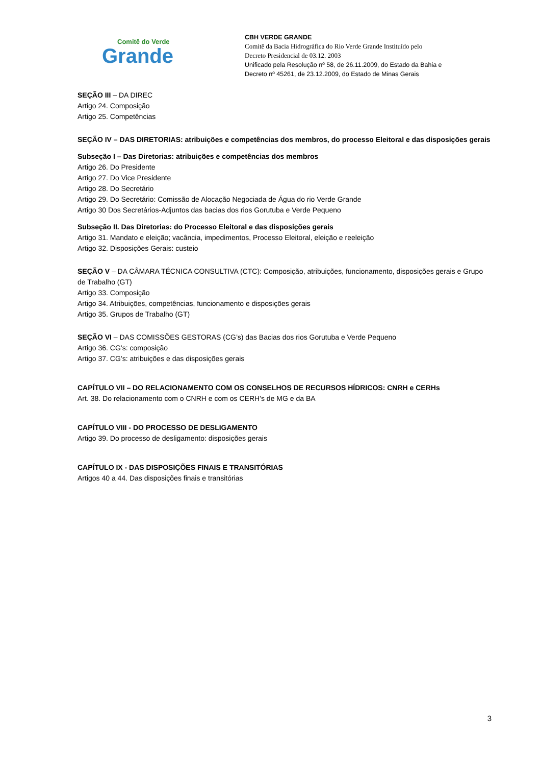Comitê do Verde
Grande
CBH VERDE GRANDE
Comitê da Bacia Hidrográfica do Rio Verde Grande Instituído pelo
Decreto Presidencial de 03.12. 2003
Unificado pela Resolução nº 58, de 26.11.2009, do Estado da Bahia e
Decreto nº 45261, de 23.12.2009, do Estado de Minas Gerais
SEÇÃO III – DA DIREC
Artigo 24. Composição
Artigo 25. Competências
SEÇÃO IV – DAS DIRETORIAS: atribuições e competências dos membros, do processo Eleitoral e das disposições gerais
Subseção I – Das Diretorias: atribuições e competências dos membros
Artigo 26. Do Presidente
Artigo 27. Do Vice Presidente
Artigo 28. Do Secretário
Artigo 29. Do Secretário: Comissão de Alocação Negociada de Água do rio Verde Grande
Artigo 30 Dos Secretários-Adjuntos das bacias dos rios Gorutuba e Verde Pequeno
Subseção II. Das Diretorias: do Processo Eleitoral e das disposições gerais
Artigo 31. Mandato e eleição; vacância, impedimentos, Processo Eleitoral, eleição e reeleição
Artigo 32. Disposições Gerais: custeio
SEÇÃO V – DA CÂMARA TÉCNICA CONSULTIVA (CTC): Composição, atribuições, funcionamento, disposições gerais e Grupo de Trabalho (GT)
Artigo 33. Composição
Artigo 34. Atribuições, competências, funcionamento e disposições gerais
Artigo 35. Grupos de Trabalho (GT)
SEÇÃO VI – DAS COMISSÕES GESTORAS (CG’s) das Bacias dos rios Gorutuba e Verde Pequeno
Artigo 36. CG’s: composição
Artigo 37. CG’s: atribuições e das disposições gerais
CAPÍTULO VII – DO RELACIONAMENTO COM OS CONSELHOS DE RECURSOS HÍDRICOS: CNRH e CERHs
Art. 38. Do relacionamento com o CNRH e com os CERH’s de MG e da BA
CAPÍTULO VIII - DO PROCESSO DE DESLIGAMENTO
Artigo 39. Do processo de desligamento: disposições gerais
CAPÍTULO IX - DAS DISPOSIÇÕES FINAIS E TRANSITÓRIAS
Artigos 40 a 44. Das disposições finais e transitórias
3